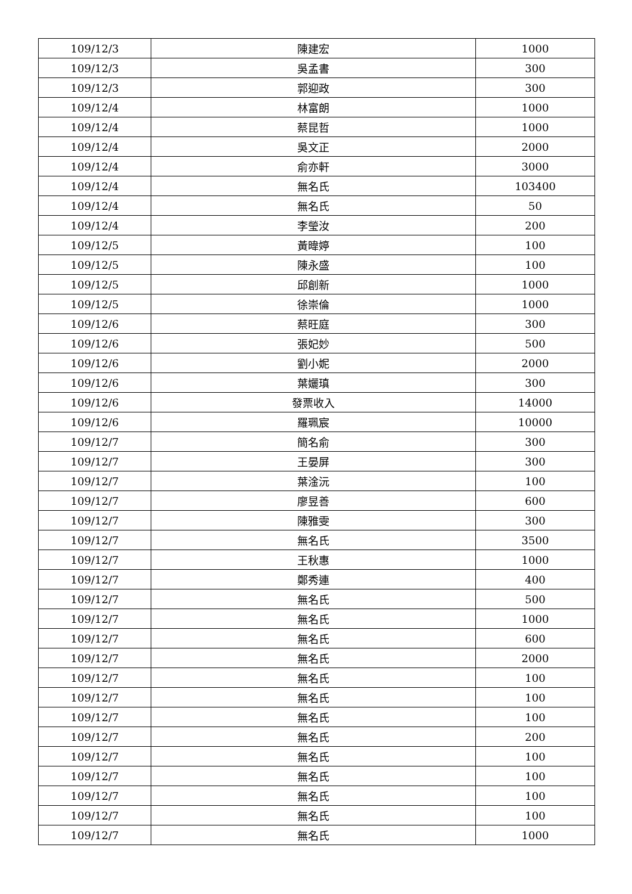| 109/12/3 | 陳建宏 | 1000 |
| 109/12/3 | 吳孟書 | 300 |
| 109/12/3 | 郭迎政 | 300 |
| 109/12/4 | 林富朗 | 1000 |
| 109/12/4 | 蔡昆哲 | 1000 |
| 109/12/4 | 吳文正 | 2000 |
| 109/12/4 | 俞亦軒 | 3000 |
| 109/12/4 | 無名氏 | 103400 |
| 109/12/4 | 無名氏 | 50 |
| 109/12/4 | 李瑩汝 | 200 |
| 109/12/5 | 黃暐婷 | 100 |
| 109/12/5 | 陳永盛 | 100 |
| 109/12/5 | 邱創新 | 1000 |
| 109/12/5 | 徐崇倫 | 1000 |
| 109/12/6 | 蔡旺庭 | 300 |
| 109/12/6 | 張妃妙 | 500 |
| 109/12/6 | 劉小妮 | 2000 |
| 109/12/6 | 葉孋瑱 | 300 |
| 109/12/6 | 發票收入 | 14000 |
| 109/12/6 | 羅珮宸 | 10000 |
| 109/12/7 | 簡名俞 | 300 |
| 109/12/7 | 王晏屏 | 300 |
| 109/12/7 | 葉淦沅 | 100 |
| 109/12/7 | 廖昱善 | 600 |
| 109/12/7 | 陳雅雯 | 300 |
| 109/12/7 | 無名氏 | 3500 |
| 109/12/7 | 王秋惠 | 1000 |
| 109/12/7 | 鄭秀連 | 400 |
| 109/12/7 | 無名氏 | 500 |
| 109/12/7 | 無名氏 | 1000 |
| 109/12/7 | 無名氏 | 600 |
| 109/12/7 | 無名氏 | 2000 |
| 109/12/7 | 無名氏 | 100 |
| 109/12/7 | 無名氏 | 100 |
| 109/12/7 | 無名氏 | 100 |
| 109/12/7 | 無名氏 | 200 |
| 109/12/7 | 無名氏 | 100 |
| 109/12/7 | 無名氏 | 100 |
| 109/12/7 | 無名氏 | 100 |
| 109/12/7 | 無名氏 | 100 |
| 109/12/7 | 無名氏 | 1000 |